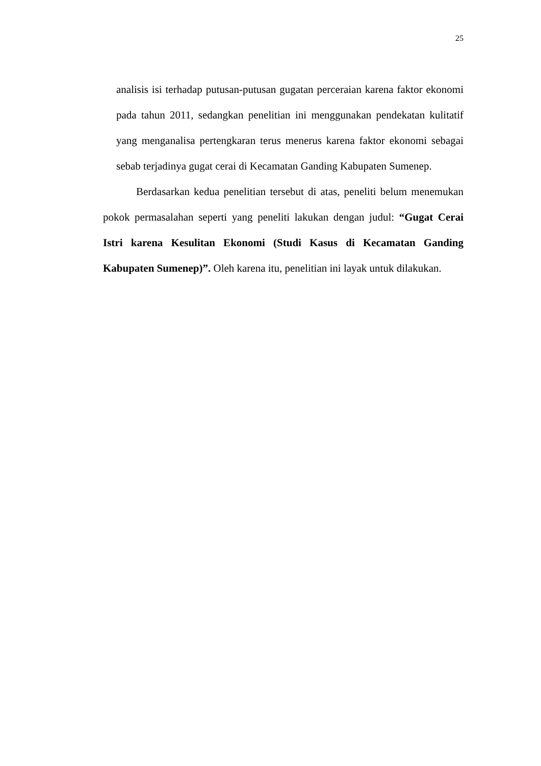25
analisis isi terhadap putusan-putusan gugatan perceraian karena faktor ekonomi pada tahun 2011, sedangkan penelitian ini menggunakan pendekatan kulitatif yang menganalisa pertengkaran terus menerus karena faktor ekonomi sebagai sebab terjadinya gugat cerai di Kecamatan Ganding Kabupaten Sumenep.
Berdasarkan kedua penelitian tersebut di atas, peneliti belum menemukan pokok permasalahan seperti yang peneliti lakukan dengan judul: “Gugat Cerai Istri karena Kesulitan Ekonomi (Studi Kasus di Kecamatan Ganding Kabupaten Sumenep)”. Oleh karena itu, penelitian ini layak untuk dilakukan.